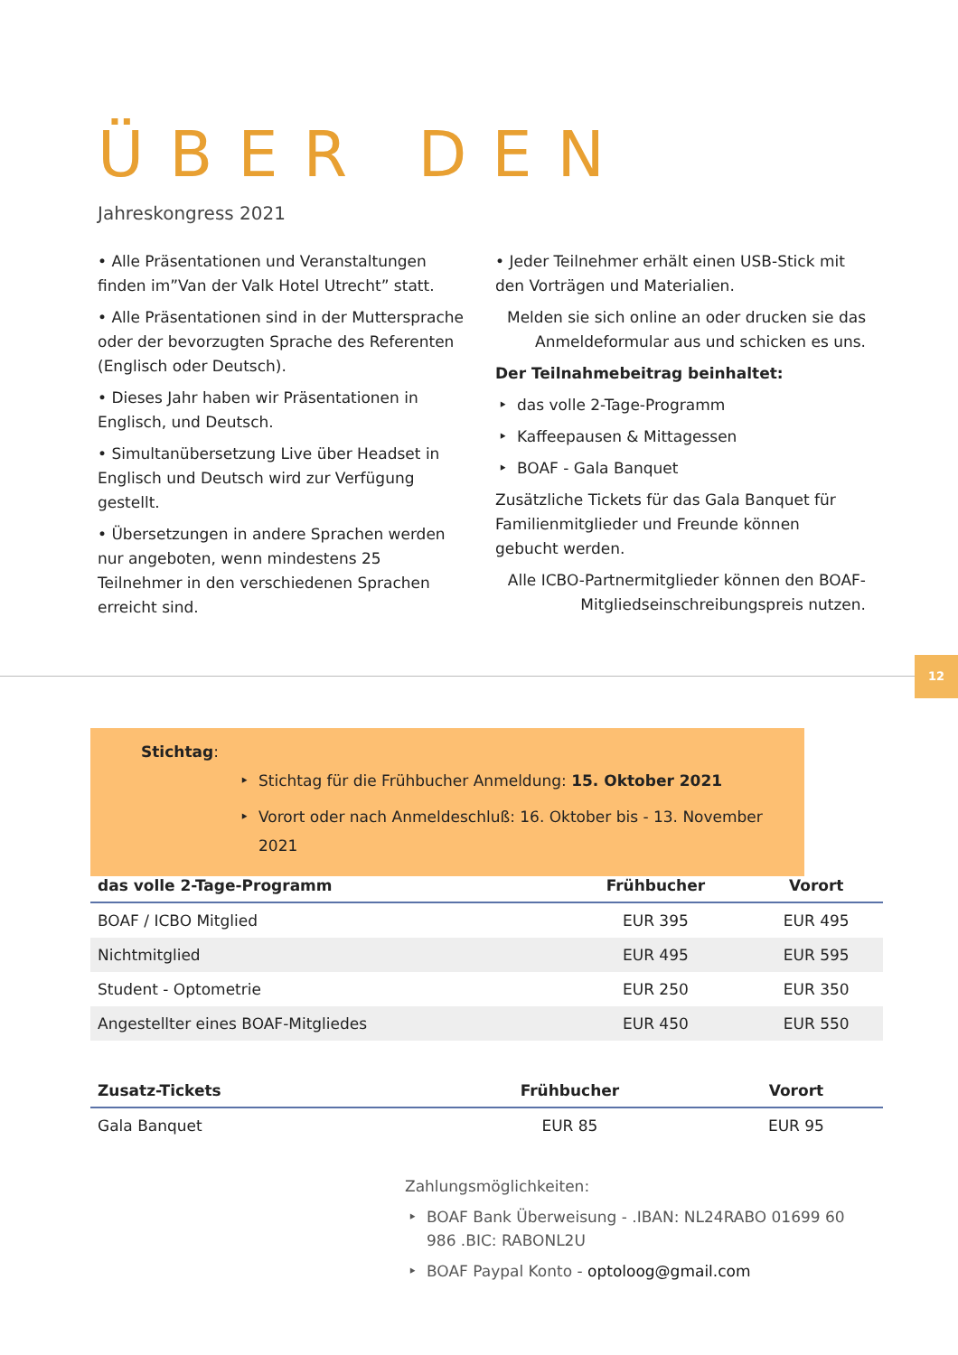ÜBER DEN
Jahreskongress 2021
• Alle Präsentationen und Veranstaltungen finden im”Van der Valk Hotel Utrecht” statt.
• Alle Präsentationen sind in der Muttersprache oder der bevorzugten Sprache des Referenten (Englisch oder Deutsch).
• Dieses Jahr haben wir Präsentationen in Englisch, und Deutsch.
• Simultanübersetzung Live über Headset in Englisch und Deutsch wird zur Verfügung gestellt.
• Übersetzungen in andere Sprachen werden nur angeboten, wenn mindestens 25 Teilnehmer in den verschiedenen Sprachen erreicht sind.
• Jeder Teilnehmer erhält einen USB-Stick mit den Vorträgen und Materialien.
Melden sie sich online an oder drucken sie das Anmeldeformular aus und schicken es uns.
Der Teilnahmebeitrag beinhaltet:
das volle 2-Tage-Programm
Kaffeepausen & Mittagessen
BOAF - Gala Banquet
Zusätzliche Tickets für das Gala Banquet für Familienmitglieder und Freunde können gebucht werden.
Alle ICBO-Partnermitglieder können den BOAF-Mitgliedseinschreibungspreis nutzen.
12
Stichtag:
Stichtag für die Frühbucher Anmeldung: 15. Oktober 2021
Vorort oder nach Anmeldeschluß: 16. Oktober bis - 13. November 2021
| das volle 2-Tage-Programm | Frühbucher | Vorort |
| --- | --- | --- |
| BOAF / ICBO Mitglied | EUR 395 | EUR 495 |
| Nichtmitglied | EUR 495 | EUR 595 |
| Student - Optometrie | EUR 250 | EUR 350 |
| Angestellter eines BOAF-Mitgliedes | EUR 450 | EUR 550 |
| Zusatz-Tickets | Frühbucher | Vorort |
| --- | --- | --- |
| Gala Banquet | EUR 85 | EUR 95 |
Zahlungsmöglichkeiten:
BOAF Bank Überweisung - .IBAN: NL24RABO 01699 60 986 .BIC: RABONL2U
BOAF Paypal Konto - optoloog@gmail.com